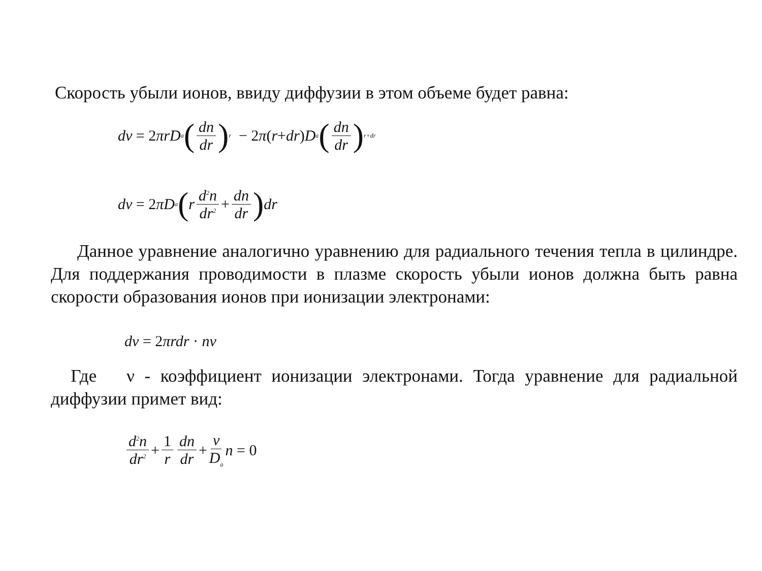Скорость убыли ионов, ввиду диффузии в этом объеме будет равна:
dv = 2 πrD<sub>a</sub> (dn dr)<sub>r</sub> − 2 π (r + dr) D<sub>a</sub> (dn dr)<sub>r+dr</sub>
dv = 2 πD<sub>a</sub> (r d<sup>2</sup>n dr<sup>2</sup> + dn dr) dr
Данное уравнение аналогично уравнению для радиального течения тепла в цилиндре. Для поддержания проводимости в плазме скорость убыли ионов должна быть равна скорости образования ионов при ионизации электронами:
dv = 2 πrdr · nν
Где ν - коэффициент ионизации электронами. Тогда уравнение для радиальной диффузии примет вид:
d<sup>2</sup>n dr<sup>2</sup> + 1 r dn dr + ν D<sub>a</sub> n = 0